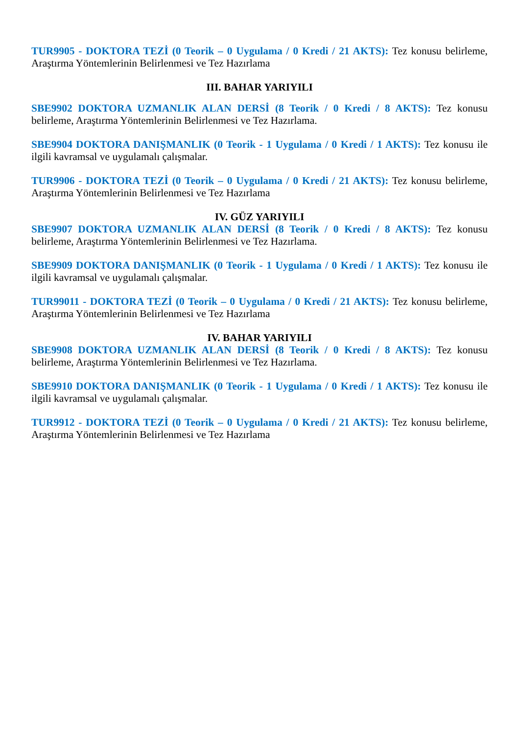TUR9905 - DOKTORA TEZİ (0 Teorik – 0 Uygulama / 0 Kredi / 21 AKTS): Tez konusu belirleme, Araştırma Yöntemlerinin Belirlenmesi ve Tez Hazırlama
III. BAHAR YARIYILI
SBE9902 DOKTORA UZMANLIK ALAN DERSİ (8 Teorik / 0 Kredi / 8 AKTS): Tez konusu belirleme, Araştırma Yöntemlerinin Belirlenmesi ve Tez Hazırlama.
SBE9904 DOKTORA DANIŞMANLIK (0 Teorik - 1 Uygulama / 0 Kredi / 1 AKTS): Tez konusu ile ilgili kavramsal ve uygulamalı çalışmalar.
TUR9906 - DOKTORA TEZİ (0 Teorik – 0 Uygulama / 0 Kredi / 21 AKTS): Tez konusu belirleme, Araştırma Yöntemlerinin Belirlenmesi ve Tez Hazırlama
IV. GÜZ YARIYILI
SBE9907 DOKTORA UZMANLIK ALAN DERSİ (8 Teorik / 0 Kredi / 8 AKTS): Tez konusu belirleme, Araştırma Yöntemlerinin Belirlenmesi ve Tez Hazırlama.
SBE9909 DOKTORA DANIŞMANLIK (0 Teorik - 1 Uygulama / 0 Kredi / 1 AKTS): Tez konusu ile ilgili kavramsal ve uygulamalı çalışmalar.
TUR99011 - DOKTORA TEZİ (0 Teorik – 0 Uygulama / 0 Kredi / 21 AKTS): Tez konusu belirleme, Araştırma Yöntemlerinin Belirlenmesi ve Tez Hazırlama
IV. BAHAR YARIYILI
SBE9908 DOKTORA UZMANLIK ALAN DERSİ (8 Teorik / 0 Kredi / 8 AKTS): Tez konusu belirleme, Araştırma Yöntemlerinin Belirlenmesi ve Tez Hazırlama.
SBE9910 DOKTORA DANIŞMANLIK (0 Teorik - 1 Uygulama / 0 Kredi / 1 AKTS): Tez konusu ile ilgili kavramsal ve uygulamalı çalışmalar.
TUR9912 - DOKTORA TEZİ (0 Teorik – 0 Uygulama / 0 Kredi / 21 AKTS): Tez konusu belirleme, Araştırma Yöntemlerinin Belirlenmesi ve Tez Hazırlama